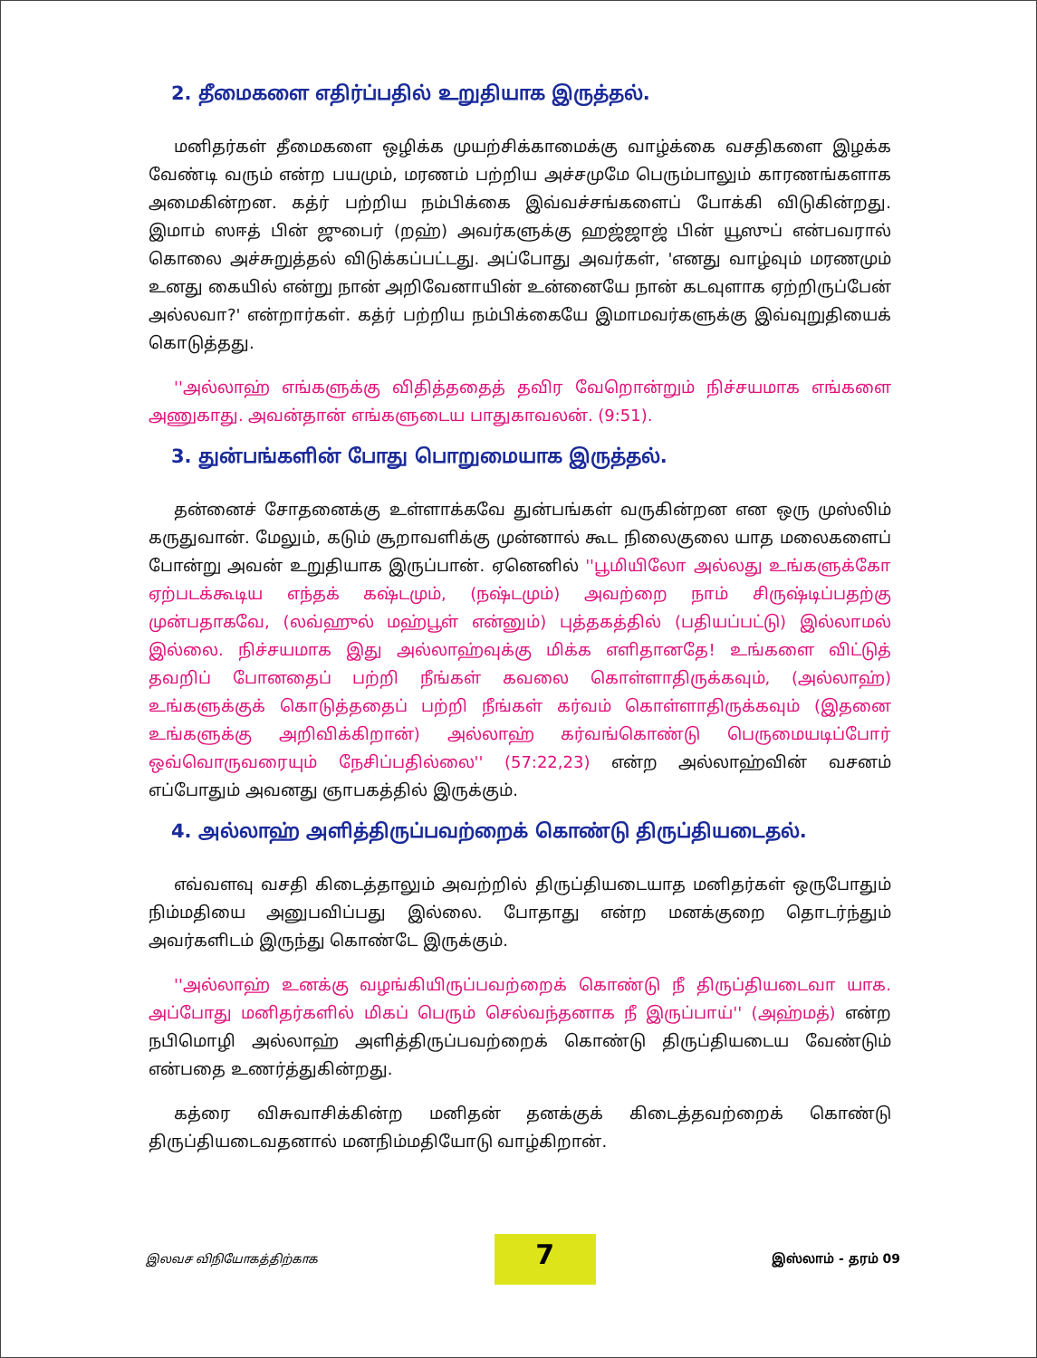2. தீமைகளை எதிர்ப்பதில் உறுதியாக இருத்தல்.
மனிதர்கள் தீமைகளை ஒழிக்க முயற்சிக்காமைக்கு வாழ்க்கை வசதிகளை இழக்க வேண்டி வரும் என்ற பயமும், மரணம் பற்றிய அச்சமுமே பெரும்பாலும் காரணங்களாக அமைகின்றன. கத்ர் பற்றிய நம்பிக்கை இவ்வச்சங்களைப் போக்கி விடுகின்றது. இமாம் ஸஈத் பின் ஜுபைர் (றஹ்) அவர்களுக்கு ஹஜ்ஜாஜ் பின் யூஸுப் என்பவரால் கொலை அச்சுறுத்தல் விடுக்கப்பட்டது. அப்போது அவர்கள், 'எனது வாழ்வும் மரணமும் உனது கையில் என்று நான் அறிவேனாயின் உன்னையே நான் கடவுளாக ஏற்றிருப்பேன் அல்லவா?' என்றார்கள். கத்ர் பற்றிய நம்பிக்கையே இமாமவர்களுக்கு இவ்வுறுதியைக் கொடுத்தது.
''அல்லாஹ் எங்களுக்கு விதித்ததைத் தவிர வேறொன்றும் நிச்சயமாக எங்களை அணுகாது. அவன்தான் எங்களுடைய பாதுகாவலன். (9:51).
3. துன்பங்களின் போது பொறுமையாக இருத்தல்.
தன்னைச் சோதனைக்கு உள்ளாக்கவே துன்பங்கள் வருகின்றன என ஒரு முஸ்லிம் கருதுவான். மேலும், கடும் சூறாவளிக்கு முன்னால் கூட நிலைகுலை யாத மலைகளைப் போன்று அவன் உறுதியாக இருப்பான். ஏனெனில் ''பூமியிலோ அல்லது உங்களுக்கோ ஏற்படக்கூடிய எந்தக் கஷ்டமும், (நஷ்டமும்) அவற்றை நாம் சிருஷ்டிப்பதற்கு முன்பதாகவே, (லவ்ஹுல் மஹ்பூள் என்னும்) புத்தகத்தில் (பதியப்பட்டு) இல்லாமல் இல்லை. நிச்சயமாக இது அல்லாஹ்வுக்கு மிக்க எளிதானதே! உங்களை விட்டுத் தவறிப் போனதைப் பற்றி நீங்கள் கவலை கொள்ளாதிருக்கவும், (அல்லாஹ்) உங்களுக்குக் கொடுத்ததைப் பற்றி நீங்கள் கர்வம் கொள்ளாதிருக்கவும் (இதனை உங்களுக்கு அறிவிக்கிறான்) அல்லாஹ் கர்வங்கொண்டு பெருமையடிப்போர் ஒவ்வொருவரையும் நேசிப்பதில்லை'' (57:22,23) என்ற அல்லாஹ்வின் வசனம் எப்போதும் அவனது ஞாபகத்தில் இருக்கும்.
4. அல்லாஹ் அளித்திருப்பவற்றைக் கொண்டு திருப்தியடைதல்.
எவ்வளவு வசதி கிடைத்தாலும் அவற்றில் திருப்தியடையாத மனிதர்கள் ஒருபோதும் நிம்மதியை அனுபவிப்பது இல்லை. போதாது என்ற மனக்குறை தொடர்ந்தும் அவர்களிடம் இருந்து கொண்டே இருக்கும்.
''அல்லாஹ் உனக்கு வழங்கியிருப்பவற்றைக் கொண்டு நீ திருப்தியடைவா யாக. அப்போது மனிதர்களில் மிகப் பெரும் செல்வந்தனாக நீ இருப்பாய்'' (அஹ்மத்) என்ற நபிமொழி அல்லாஹ் அளித்திருப்பவற்றைக் கொண்டு திருப்தியடைய வேண்டும் என்பதை உணர்த்துகின்றது.
கத்ரை விசுவாசிக்கின்ற மனிதன் தனக்குக் கிடைத்தவற்றைக் கொண்டு திருப்தியடைவதனால் மனநிம்மதியோடு வாழ்கிறான்.
இலவச விநியோகத்திற்காக 7 இஸ்லாம் - தரம் 09